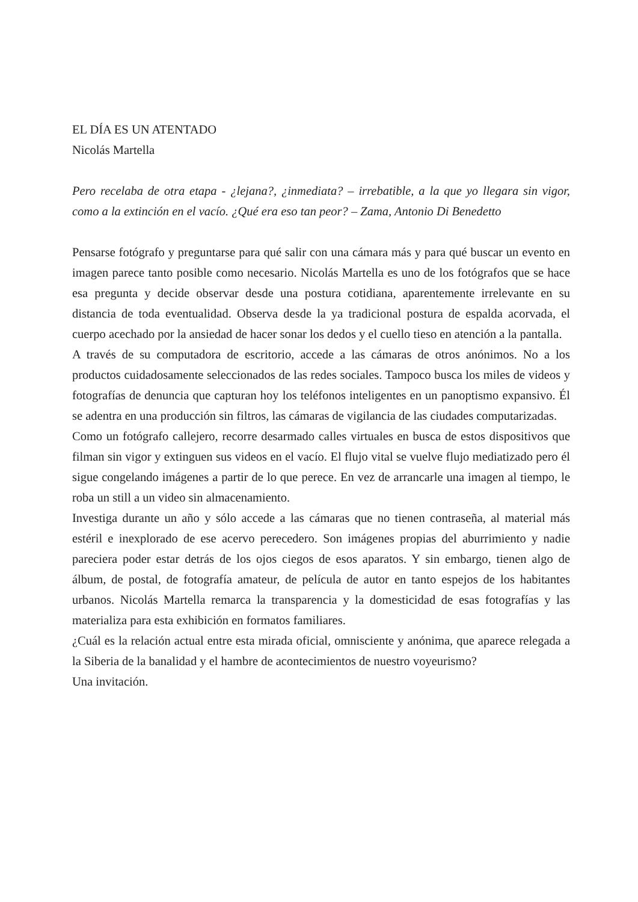EL DÍA ES UN ATENTADO
Nicolás Martella
Pero recelaba de otra etapa - ¿lejana?, ¿inmediata? – irrebatible, a la que yo llegara sin vigor, como a la extinción en el vacío. ¿Qué era eso tan peor? – Zama, Antonio Di Benedetto
Pensarse fotógrafo y preguntarse para qué salir con una cámara más y para qué buscar un evento en imagen parece tanto posible como necesario. Nicolás Martella es uno de los fotógrafos que se hace esa pregunta y decide observar desde una postura cotidiana, aparentemente irrelevante en su distancia de toda eventualidad. Observa desde la ya tradicional postura de espalda acorvada, el cuerpo acechado por la ansiedad de hacer sonar los dedos y el cuello tieso en atención a la pantalla.
A través de su computadora de escritorio, accede a las cámaras de otros anónimos. No a los productos cuidadosamente seleccionados de las redes sociales. Tampoco busca los miles de videos y fotografías de denuncia que capturan hoy los teléfonos inteligentes en un panoptismo expansivo. Él se adentra en una producción sin filtros, las cámaras de vigilancia de las ciudades computarizadas.
Como un fotógrafo callejero, recorre desarmado calles virtuales en busca de estos dispositivos que filman sin vigor y extinguen sus videos en el vacío. El flujo vital se vuelve flujo mediatizado pero él sigue congelando imágenes a partir de lo que perece. En vez de arrancarle una imagen al tiempo, le roba un still a un video sin almacenamiento.
Investiga durante un año y sólo accede a las cámaras que no tienen contraseña, al material más estéril e inexplorado de ese acervo perecedero. Son imágenes propias del aburrimiento y nadie pareciera poder estar detrás de los ojos ciegos de esos aparatos. Y sin embargo, tienen algo de álbum, de postal, de fotografía amateur, de película de autor en tanto espejos de los habitantes urbanos. Nicolás Martella remarca la transparencia y la domesticidad de esas fotografías y las materializa para esta exhibición en formatos familiares.
¿Cuál es la relación actual entre esta mirada oficial, omnisciente y anónima, que aparece relegada a la Siberia de la banalidad y el hambre de acontecimientos de nuestro voyeurismo?
Una invitación.